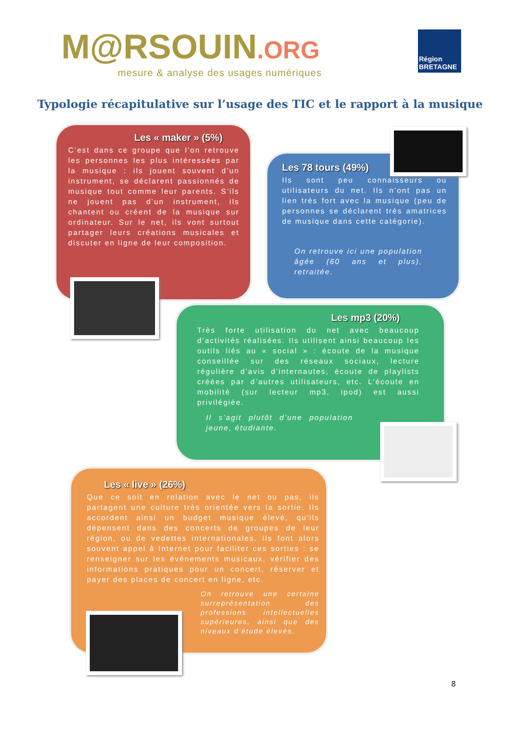M@RSOUIN.ORG
mesure & analyse des usages numériques
Région BRETAGNE
Typologie récapitulative sur l’usage des TIC et le rapport à la musique
Les « maker » (5%)
C’est dans ce groupe que l’on retrouve les personnes les plus intéressées par la musique : ils jouent souvent d’un instrument, se déclarent passionnés de musique tout comme leur parents. S’ils ne jouent pas d’un instrument, ils chantent ou créent de la musique sur ordinateur. Sur le net, ils vont surtout partager leurs créations musicales et discuter en ligne de leur composition.
Les 78 tours (49%)
Ils sont peu connaisseurs ou utilisateurs du net. Ils n’ont pas un lien très fort avec la musique (peu de personnes se déclarent très amatrices de musique dans cette catégorie).
On retrouve ici une population âgée (60 ans et plus), retraitée.
Les mp3 (20%)
Très forte utilisation du net avec beaucoup d’activités réalisées. Ils utilisent ainsi beaucoup les outils liés au « social » : écoute de la musique conseillée sur des réseaux sociaux, lecture régulière d’avis d’internautes, écoute de playlists créées par d’autres utilisateurs, etc. L’écoute en mobilité (sur lecteur mp3, ipod) est aussi privilégiée.
Il s’agit plutôt d’une population jeune, étudiante.
Les « live » (26%)
Que ce soit en relation avec le net ou pas, ils partagent une culture très orientée vers la sortie. Ils accordent ainsi un budget musique élevé, qu’ils dépensent dans des concerts de groupes de leur région, ou de vedettes internationales. Ils font alors souvent appel à Internet pour faciliter ces sorties : se renseigner sur les événements musicaux, vérifier des informations pratiques pour un concert, réserver et payer des places de concert en ligne, etc.
On retrouve une certaine surreprésentation des professions intellectuelles supérieures, ainsi que des niveaux d’étude élevés.
8